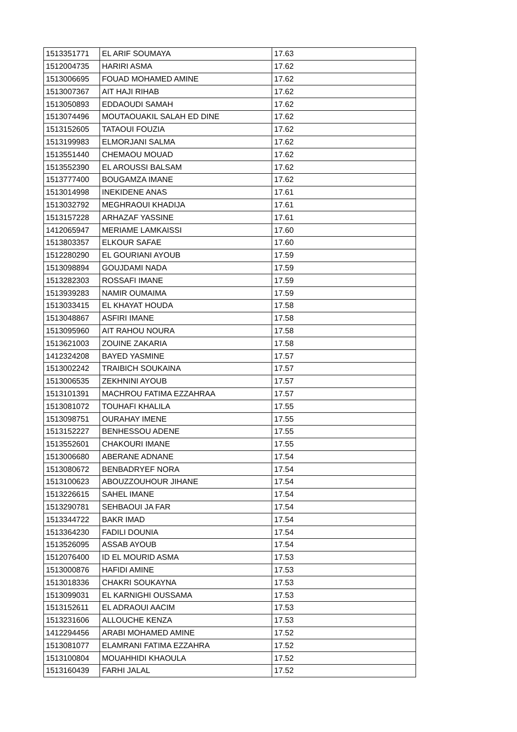| 1513351771 | EL ARIF SOUMAYA | 17.63 |
| 1512004735 | HARIRI ASMA | 17.62 |
| 1513006695 | FOUAD MOHAMED AMINE | 17.62 |
| 1513007367 | AIT HAJI RIHAB | 17.62 |
| 1513050893 | EDDAOUDI SAMAH | 17.62 |
| 1513074496 | MOUTAOUAKIL SALAH ED DINE | 17.62 |
| 1513152605 | TATAOUI FOUZIA | 17.62 |
| 1513199983 | ELMORJANI SALMA | 17.62 |
| 1513551440 | CHEMAOU MOUAD | 17.62 |
| 1513552390 | EL AROUSSI BALSAM | 17.62 |
| 1513777400 | BOUGAMZA IMANE | 17.62 |
| 1513014998 | INEKIDENE ANAS | 17.61 |
| 1513032792 | MEGHRAOUI KHADIJA | 17.61 |
| 1513157228 | ARHAZAF YASSINE | 17.61 |
| 1412065947 | MERIAME LAMKAISSI | 17.60 |
| 1513803357 | ELKOUR SAFAE | 17.60 |
| 1512280290 | EL GOURIANI AYOUB | 17.59 |
| 1513098894 | GOUJDAMI NADA | 17.59 |
| 1513282303 | ROSSAFI IMANE | 17.59 |
| 1513939283 | NAMIR OUMAIMA | 17.59 |
| 1513033415 | EL KHAYAT HOUDA | 17.58 |
| 1513048867 | ASFIRI IMANE | 17.58 |
| 1513095960 | AIT RAHOU NOURA | 17.58 |
| 1513621003 | ZOUINE ZAKARIA | 17.58 |
| 1412324208 | BAYED YASMINE | 17.57 |
| 1513002242 | TRAIBICH SOUKAINA | 17.57 |
| 1513006535 | ZEKHNINI AYOUB | 17.57 |
| 1513101391 | MACHROU FATIMA EZZAHRAA | 17.57 |
| 1513081072 | TOUHAFI KHALILA | 17.55 |
| 1513098751 | OURAHAY IMENE | 17.55 |
| 1513152227 | BENHESSOU ADENE | 17.55 |
| 1513552601 | CHAKOURI IMANE | 17.55 |
| 1513006680 | ABERANE ADNANE | 17.54 |
| 1513080672 | BENBADRYEF NORA | 17.54 |
| 1513100623 | ABOUZZOUHOUR JIHANE | 17.54 |
| 1513226615 | SAHEL IMANE | 17.54 |
| 1513290781 | SEHBAOUI JA FAR | 17.54 |
| 1513344722 | BAKR IMAD | 17.54 |
| 1513364230 | FADILI DOUNIA | 17.54 |
| 1513526095 | ASSAB AYOUB | 17.54 |
| 1512076400 | ID EL MOURID ASMA | 17.53 |
| 1513000876 | HAFIDI AMINE | 17.53 |
| 1513018336 | CHAKRI SOUKAYNA | 17.53 |
| 1513099031 | EL KARNIGHI OUSSAMA | 17.53 |
| 1513152611 | EL ADRAOUI AACIM | 17.53 |
| 1513231606 | ALLOUCHE KENZA | 17.53 |
| 1412294456 | ARABI MOHAMED AMINE | 17.52 |
| 1513081077 | ELAMRANI FATIMA EZZAHRA | 17.52 |
| 1513100804 | MOUAHHIDI KHAOULA | 17.52 |
| 1513160439 | FARHI JALAL | 17.52 |